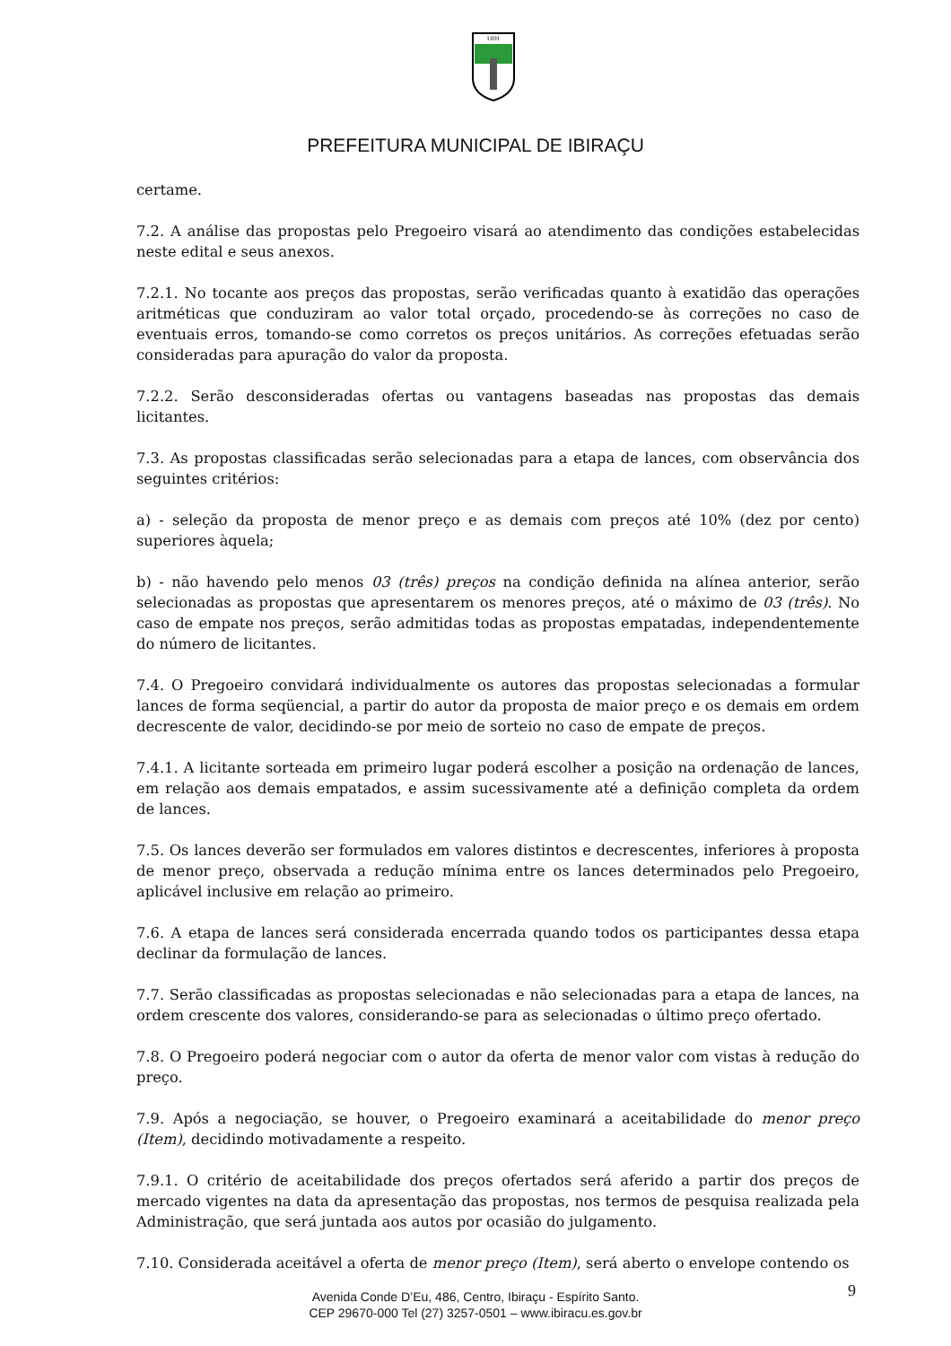1891
PREFEITURA MUNICIPAL DE IBIRAÇU
certame.
7.2. A análise das propostas pelo Pregoeiro visará ao atendimento das condições estabelecidas neste edital e seus anexos.
7.2.1. No tocante aos preços das propostas, serão verificadas quanto à exatidão das operações aritméticas que conduziram ao valor total orçado, procedendo-se às correções no caso de eventuais erros, tomando-se como corretos os preços unitários. As correções efetuadas serão consideradas para apuração do valor da proposta.
7.2.2. Serão desconsideradas ofertas ou vantagens baseadas nas propostas das demais licitantes.
7.3. As propostas classificadas serão selecionadas para a etapa de lances, com observância dos seguintes critérios:
a) - seleção da proposta de menor preço e as demais com preços até 10% (dez por cento) superiores àquela;
b) - não havendo pelo menos 03 (três) preços na condição definida na alínea anterior, serão selecionadas as propostas que apresentarem os menores preços, até o máximo de 03 (três). No caso de empate nos preços, serão admitidas todas as propostas empatadas, independentemente do número de licitantes.
7.4. O Pregoeiro convidará individualmente os autores das propostas selecionadas a formular lances de forma seqüencial, a partir do autor da proposta de maior preço e os demais em ordem decrescente de valor, decidindo-se por meio de sorteio no caso de empate de preços.
7.4.1. A licitante sorteada em primeiro lugar poderá escolher a posição na ordenação de lances, em relação aos demais empatados, e assim sucessivamente até a definição completa da ordem de lances.
7.5. Os lances deverão ser formulados em valores distintos e decrescentes, inferiores à proposta de menor preço, observada a redução mínima entre os lances determinados pelo Pregoeiro, aplicável inclusive em relação ao primeiro.
7.6. A etapa de lances será considerada encerrada quando todos os participantes dessa etapa declinar da formulação de lances.
7.7. Serão classificadas as propostas selecionadas e não selecionadas para a etapa de lances, na ordem crescente dos valores, considerando-se para as selecionadas o último preço ofertado.
7.8. O Pregoeiro poderá negociar com o autor da oferta de menor valor com vistas à redução do preço.
7.9. Após a negociação, se houver, o Pregoeiro examinará a aceitabilidade do menor preço (Item), decidindo motivadamente a respeito.
7.9.1. O critério de aceitabilidade dos preços ofertados será aferido a partir dos preços de mercado vigentes na data da apresentação das propostas, nos termos de pesquisa realizada pela Administração, que será juntada aos autos por ocasião do julgamento.
7.10. Considerada aceitável a oferta de menor preço (Item), será aberto o envelope contendo os
Avenida Conde D’Eu, 486, Centro, Ibiraçu - Espírito Santo.
CEP 29670-000 Tel (27) 3257-0501 – www.ibiracu.es.gov.br
9